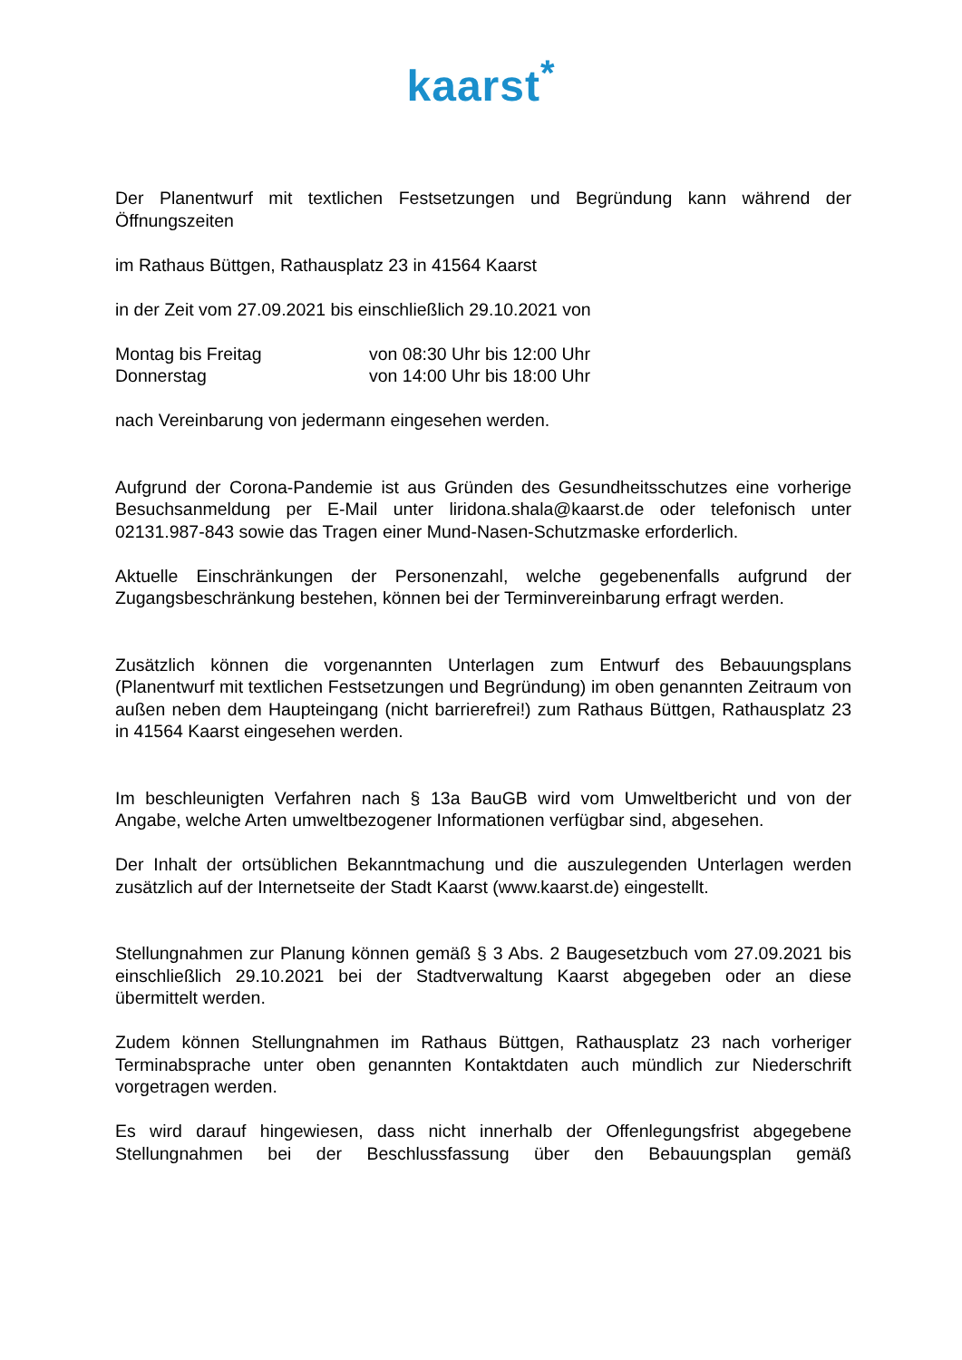kaarst<sup>*</sup>
Der Planentwurf mit textlichen Festsetzungen und Begründung kann während der Öffnungszeiten
im Rathaus Büttgen, Rathausplatz 23 in 41564 Kaarst
in der Zeit vom 27.09.2021 bis einschließlich 29.10.2021 von
Montag bis Freitag von 08:30 Uhr bis 12:00 Uhr
Donnerstag von 14:00 Uhr bis 18:00 Uhr
nach Vereinbarung von jedermann eingesehen werden.
Aufgrund der Corona-Pandemie ist aus Gründen des Gesundheitsschutzes eine vorherige Besuchsanmeldung per E-Mail unter liridona.shala@kaarst.de oder telefonisch unter 02131.987-843 sowie das Tragen einer Mund-Nasen-Schutzmaske erforderlich.
Aktuelle Einschränkungen der Personenzahl, welche gegebenenfalls aufgrund der Zugangsbeschränkung bestehen, können bei der Terminvereinbarung erfragt werden.
Zusätzlich können die vorgenannten Unterlagen zum Entwurf des Bebauungsplans (Planentwurf mit textlichen Festsetzungen und Begründung) im oben genannten Zeitraum von außen neben dem Haupteingang (nicht barrierefrei!) zum Rathaus Büttgen, Rathausplatz 23 in 41564 Kaarst eingesehen werden.
Im beschleunigten Verfahren nach § 13a BauGB wird vom Umweltbericht und von der Angabe, welche Arten umweltbezogener Informationen verfügbar sind, abgesehen.
Der Inhalt der ortsüblichen Bekanntmachung und die auszulegenden Unterlagen werden zusätzlich auf der Internetseite der Stadt Kaarst (www.kaarst.de) eingestellt.
Stellungnahmen zur Planung können gemäß § 3 Abs. 2 Baugesetzbuch vom 27.09.2021 bis einschließlich 29.10.2021 bei der Stadtverwaltung Kaarst abgegeben oder an diese übermittelt werden.
Zudem können Stellungnahmen im Rathaus Büttgen, Rathausplatz 23 nach vorheriger Terminabsprache unter oben genannten Kontaktdaten auch mündlich zur Niederschrift vorgetragen werden.
Es wird darauf hingewiesen, dass nicht innerhalb der Offenlegungsfrist abgegebene Stellungnahmen bei der Beschlussfassung über den Bebauungsplan gemäß